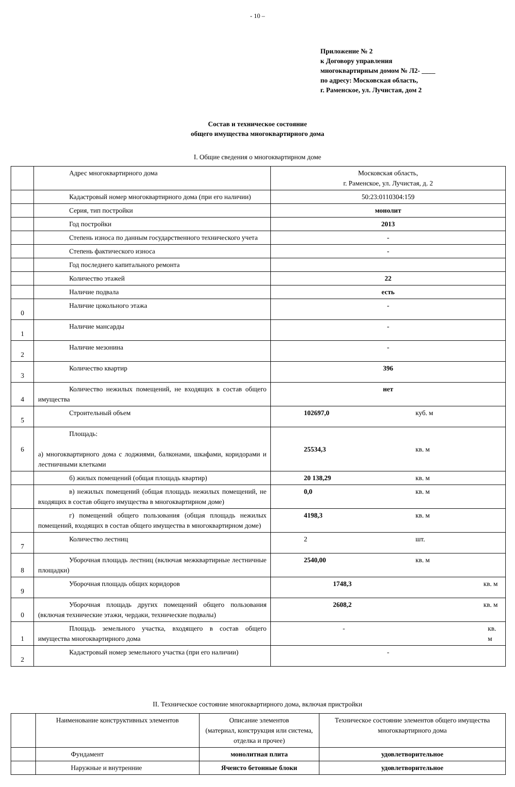- 10 –
Приложение № 2
к Договору управления
многоквартирным домом № Л2- ____
по адресу: Московская область,
г. Раменское, ул. Лучистая, дом 2
Состав и техническое состояние
общего имущества многоквартирного дома
I. Общие сведения о многоквартирном доме
| | Адрес многоквартирного дома | Московская область, г. Раменское, ул. Лучистая, д. 2 |
| | Кадастровый номер многоквартирного дома (при его наличии) | 50:23:0110304:159 |
| | Серия, тип постройки | монолит |
| | Год постройки | 2013 |
| | Степень износа по данным государственного технического учета | - |
| | Степень фактического износа | - |
| | Год последнего капитального ремонта | |
| | Количество этажей | 22 |
| | Наличие подвала | есть |
| 0 | Наличие цокольного этажа | - |
| 1 | Наличие мансарды | - |
| 2 | Наличие мезонина | - |
| 3 | Количество квартир | 396 |
| 4 | Количество нежилых помещений, не входящих в состав общего имущества | нет |
| 5 | Строительный объем | 102697,0 куб. м |
| 6 | Площадь: а) многоквартирного дома с лоджиями, балконами, шкафами, коридорами и лестничными клетками | 25534,3 кв. м |
| | б) жилых помещений (общая площадь квартир) | 20 138,29 кв. м |
| | в) нежилых помещений (общая площадь нежилых помещений, не входящих в состав общего имущества в многоквартирном доме) | 0,0 кв. м |
| | г) помещений общего пользования (общая площадь нежилых помещений, входящих в состав общего имущества в многоквартирном доме) | 4198,3 кв. м |
| 7 | Количество лестниц | 2 шт. |
| 8 | Уборочная площадь лестниц (включая межквартирные лестничные площадки) | 2540,00 кв. м |
| 9 | Уборочная площадь общих коридоров | 1748,3 кв. м |
| 0 | Уборочная площадь других помещений общего пользования (включая технические этажи, чердаки, технические подвалы) | 2608,2 кв. м |
| 1 | Площадь земельного участка, входящего в состав общего имущества многоквартирного дома | - кв. м |
| 2 | Кадастровый номер земельного участка (при его наличии) | - |
II. Техническое состояние многоквартирного дома, включая пристройки
| | Наименование конструктивных элементов | Описание элементов (материал, конструкция или система, отделка и прочее) | Техническое состояние элементов общего имущества многоквартирного дома |
| | Фундамент | монолитная плита | удовлетворительное |
| | Наружные и внутренние | Ячеисто бетонные блоки | удовлетворительное |